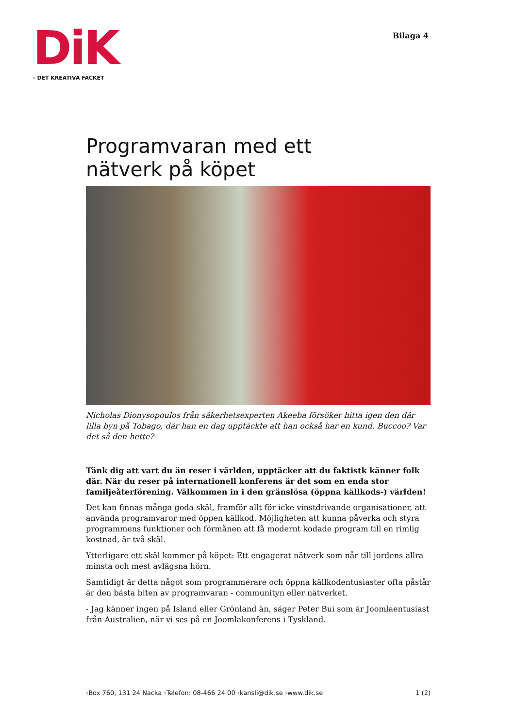DiK
› DET KREATIVA FACKET
Bilaga 4
Programvaran med ett
nätverk på köpet
Nicholas Dionysopoulos från säkerhetsexperten Akeeba försöker hitta igen den där lilla byn på Tobago, där han en dag upptäckte att han också har en kund. Buccoo? Var det så den hette?
Tänk dig att vart du än reser i världen, upptäcker att du faktistk känner folk där. När du reser på internationell konferens är det som en enda stor familjeåterförening. Välkommen in i den gränslösa (öppna källkods-) världen!
Det kan finnas många goda skäl, framför allt för icke vinstdrivande organisationer, att använda programvaror med öppen källkod. Möjligheten att kunna påverka och styra programmens funktioner och förmånen att få modernt kodade program till en rimlig kostnad, är två skäl.
Ytterligare ett skäl kommer på köpet: Ett engagerat nätverk som når till jordens allra minsta och mest avlägsna hörn.
Samtidigt är detta något som programmerare och öppna källkodentusiaster ofta påstår är den bästa biten av programvaran - communityn eller nätverket.
- Jag känner ingen på Island eller Grönland än, säger Peter Bui som är Joomlaentusiast från Australien, när vi ses på en Joomlakonferens i Tyskland.
›Box 760, 131 24 Nacka ›Telefon: 08-466 24 00 ›kansli@dik.se ›www.dik.se
1 (2)